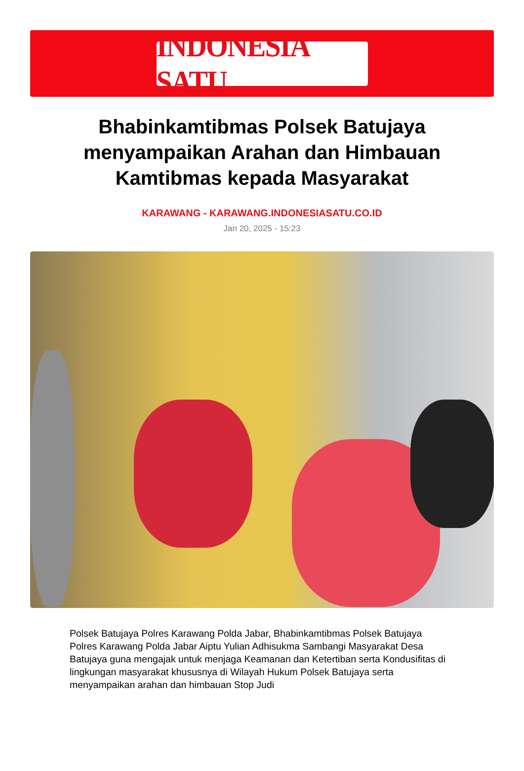INDONESIA SATU
Bhabinkamtibmas Polsek Batujaya menyampaikan Arahan dan Himbauan Kamtibmas kepada Masyarakat
KARAWANG - KARAWANG.INDONESIASATU.CO.ID
Jan 20, 2025 - 15:23
Polsek Batujaya Polres Karawang Polda Jabar, Bhabinkamtibmas Polsek Batujaya Polres Karawang Polda Jabar Aiptu Yulian Adhisukma Sambangi Masyarakat Desa Batujaya guna mengajak untuk menjaga Keamanan dan Ketertiban serta Kondusifitas di lingkungan masyarakat khususnya di Wilayah Hukum Polsek Batujaya serta menyampaikan arahan dan himbauan Stop Judi